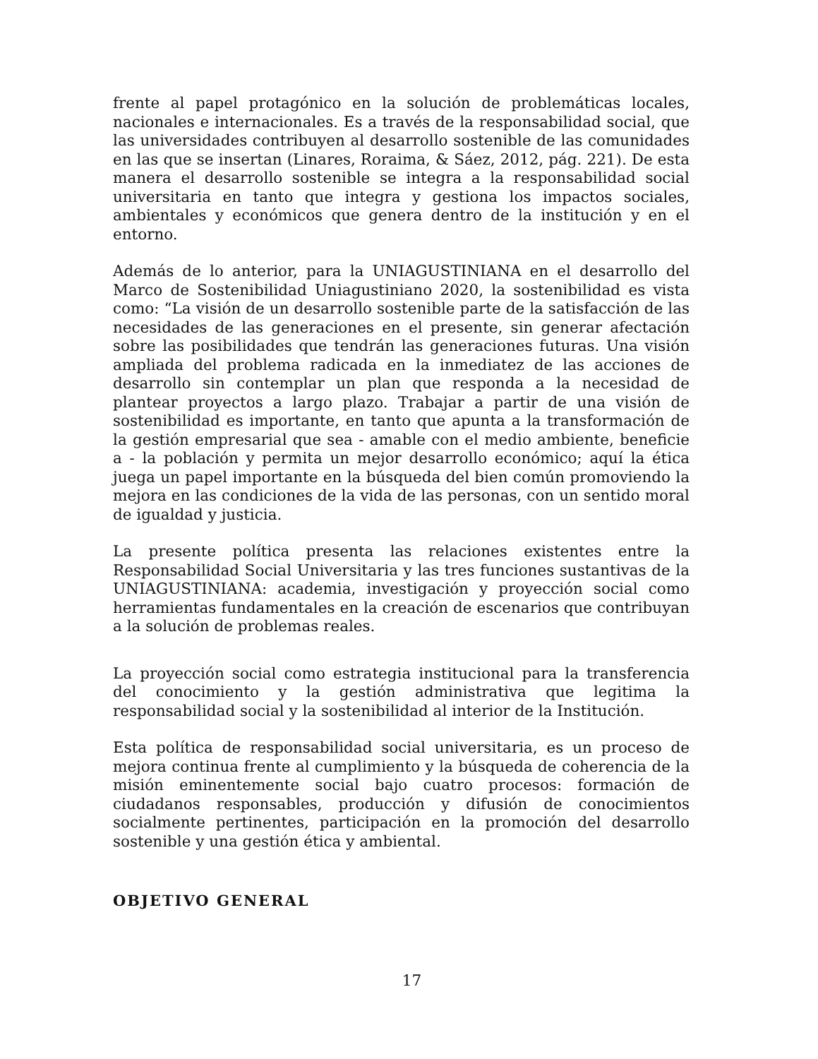frente al papel protagónico en la solución de problemáticas locales, nacionales e internacionales. Es a través de la responsabilidad social, que las universidades contribuyen al desarrollo sostenible de las comunidades en las que se insertan (Linares, Roraima, & Sáez, 2012, pág. 221). De esta manera el desarrollo sostenible se integra a la responsabilidad social universitaria en tanto que integra y gestiona los impactos sociales, ambientales y económicos que genera dentro de la institución y en el entorno.
Además de lo anterior, para la UNIAGUSTINIANA en el desarrollo del Marco de Sostenibilidad Uniagustiniano 2020, la sostenibilidad es vista como: “La visión de un desarrollo sostenible parte de la satisfacción de las necesidades de las generaciones en el presente, sin generar afectación sobre las posibilidades que tendrán las generaciones futuras. Una visión ampliada del problema radicada en la inmediatez de las acciones de desarrollo sin contemplar un plan que responda a la necesidad de plantear proyectos a largo plazo. Trabajar a partir de una visión de sostenibilidad es importante, en tanto que apunta a la transformación de la gestión empresarial que sea - amable con el medio ambiente, beneficie a - la población y permita un mejor desarrollo económico; aquí la ética juega un papel importante en la búsqueda del bien común promoviendo la mejora en las condiciones de la vida de las personas, con un sentido moral de igualdad y justicia.
La presente política presenta las relaciones existentes entre la Responsabilidad Social Universitaria y las tres funciones sustantivas de la UNIAGUSTINIANA: academia, investigación y proyección social como herramientas fundamentales en la creación de escenarios que contribuyan a la solución de problemas reales.
La proyección social como estrategia institucional para la transferencia del conocimiento y la gestión administrativa que legitima la responsabilidad social y la sostenibilidad al interior de la Institución.
Esta política de responsabilidad social universitaria, es un proceso de mejora continua frente al cumplimiento y la búsqueda de coherencia de la misión eminentemente social bajo cuatro procesos: formación de ciudadanos responsables, producción y difusión de conocimientos socialmente pertinentes, participación en la promoción del desarrollo sostenible y una gestión ética y ambiental.
OBJETIVO GENERAL
17